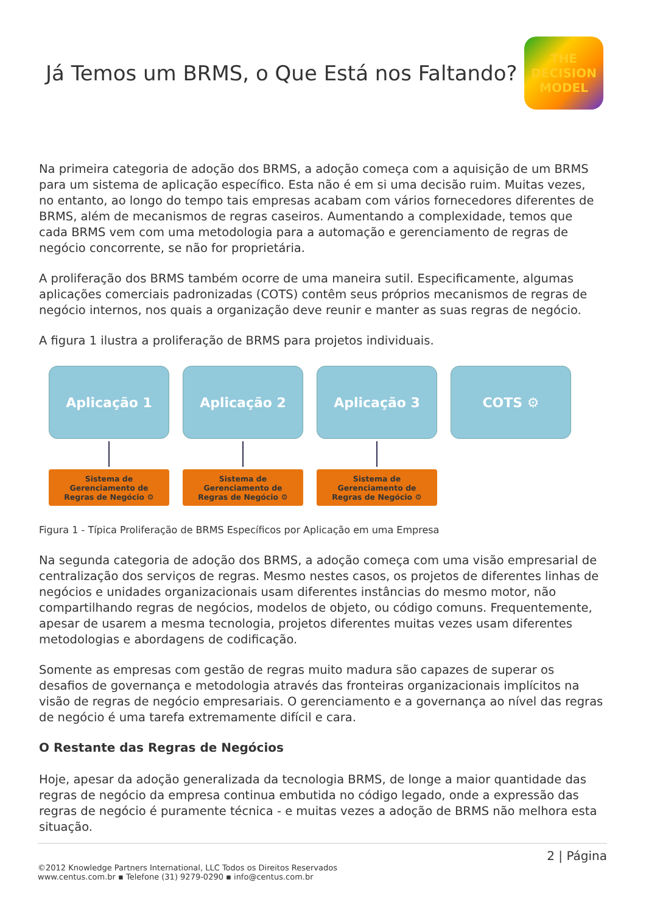Já Temos um BRMS, o Que Está nos Faltando?
THE
DECISION
MODEL
Na primeira categoria de adoção dos BRMS, a adoção começa com a aquisição de um BRMS para um sistema de aplicação específico. Esta não é em si uma decisão ruim. Muitas vezes, no entanto, ao longo do tempo tais empresas acabam com vários fornecedores diferentes de BRMS, além de mecanismos de regras caseiros. Aumentando a complexidade, temos que cada BRMS vem com uma metodologia para a automação e gerenciamento de regras de negócio concorrente, se não for proprietária.
A proliferação dos BRMS também ocorre de uma maneira sutil. Especificamente, algumas aplicações comerciais padronizadas (COTS) contêm seus próprios mecanismos de regras de negócio internos, nos quais a organização deve reunir e manter as suas regras de negócio.
A figura 1 ilustra a proliferação de BRMS para projetos individuais.
Aplicação 1
Aplicação 2
Aplicação 3
COTS ⚙
Sistema de
Gerenciamento de
Regras de Negócio ⚙
Sistema de
Gerenciamento de
Regras de Negócio ⚙
Sistema de
Gerenciamento de
Regras de Negócio ⚙
Figura 1 - Típica Proliferação de BRMS Específicos por Aplicação em uma Empresa
Na segunda categoria de adoção dos BRMS, a adoção começa com uma visão empresarial de centralização dos serviços de regras. Mesmo nestes casos, os projetos de diferentes linhas de negócios e unidades organizacionais usam diferentes instâncias do mesmo motor, não compartilhando regras de negócios, modelos de objeto, ou código comuns. Frequentemente, apesar de usarem a mesma tecnologia, projetos diferentes muitas vezes usam diferentes metodologias e abordagens de codificação.
Somente as empresas com gestão de regras muito madura são capazes de superar os desafios de governança e metodologia através das fronteiras organizacionais implícitos na visão de regras de negócio empresariais. O gerenciamento e a governança ao nível das regras de negócio é uma tarefa extremamente difícil e cara.
O Restante das Regras de Negócios
Hoje, apesar da adoção generalizada da tecnologia BRMS, de longe a maior quantidade das regras de negócio da empresa continua embutida no código legado, onde a expressão das regras de negócio é puramente técnica - e muitas vezes a adoção de BRMS não melhora esta situação.
2 | Página
©2012 Knowledge Partners International, LLC Todos os Direitos Reservados
www.centus.com.br ▪ Telefone (31) 9279-0290 ▪ info@centus.com.br